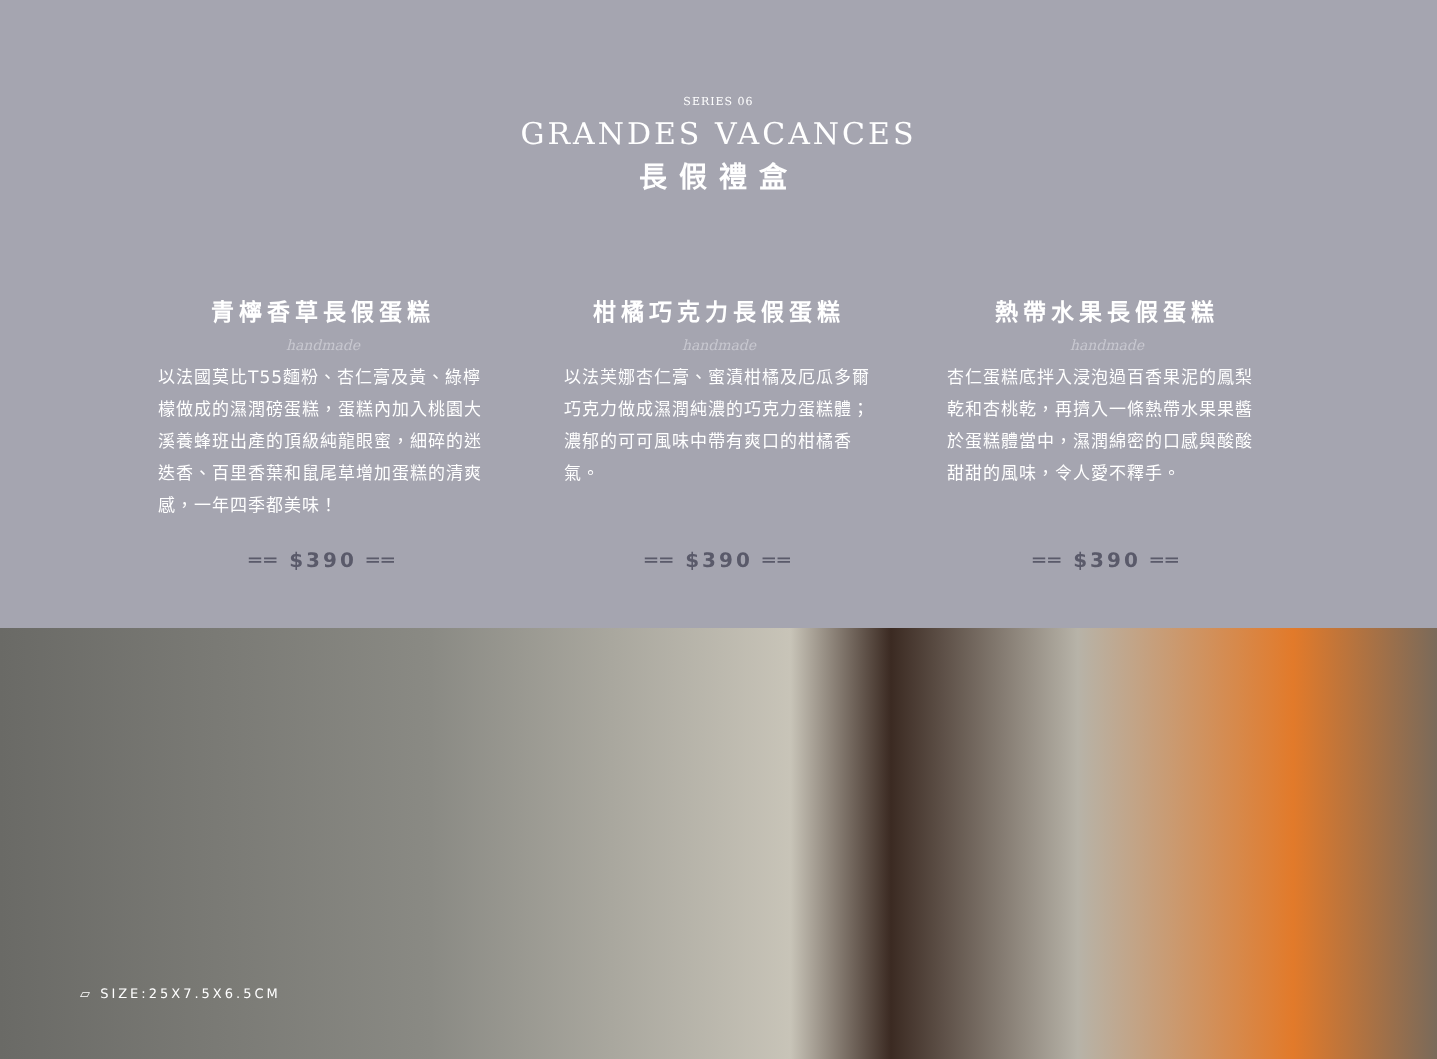SERIES 06
GRANDES VACANCES
長假禮盒
青檸香草長假蛋糕
handmade
以法國莫比T55麵粉、杏仁膏及黃、綠檸檬做成的濕潤磅蛋糕，蛋糕內加入桃園大溪養蜂班出產的頂級純龍眼蜜，細碎的迷迭香、百里香葉和鼠尾草增加蛋糕的清爽感，一年四季都美味！
══ $390 ══
柑橘巧克力長假蛋糕
handmade
以法芙娜杏仁膏、蜜漬柑橘及厄瓜多爾巧克力做成濕潤純濃的巧克力蛋糕體；濃郁的可可風味中帶有爽口的柑橘香氣。
══ $390 ══
熱帶水果長假蛋糕
handmade
杏仁蛋糕底拌入浸泡過百香果泥的鳳梨乾和杏桃乾，再擠入一條熱帶水果果醬於蛋糕體當中，濕潤綿密的口感與酸酸甜甜的風味，令人愛不釋手。
══ $390 ══
▱ SIZE:25X7.5X6.5CM